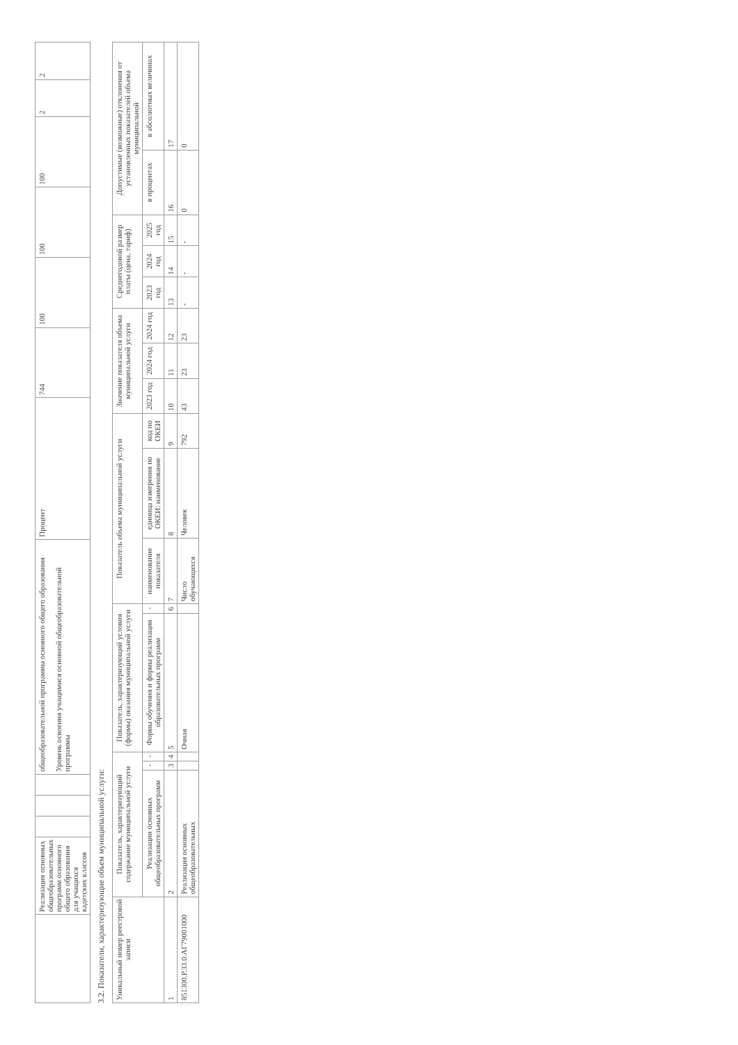| | Реализация основных общеобразовательных программ основного общего образования для учащихся кадетских классов | | | | общеобразовательной программы основного общего образования Уровень освоения учащимися основной общеобразовательной программы | Процент | 744 | 100 | 100 | 100 | 2 | 2 |
3.2. Показатели, характеризующие объем муниципальной услуги:
| Уникальный номер реестровой записи | Показатель, характеризующий содержание муниципальной услуги | | | Показатель, характеризующий условия (формы) оказания муниципальной услуги | | Показатель объема муниципальной услуги | | | Значение показателя объема муниципальной услуги | | | Среднегодовой размер платы (цена, тариф) | | | Допустимые (возможные) отклонения от установленных показателей объема муниципальной | |
| --- | --- | --- | --- | --- | --- | --- | --- | --- | --- | --- | --- | --- | --- | --- | --- | --- |
| | Реализации основных общеобразовательных программ | - | - | Формы обучения и формы реализации образовательных программ | - | наименование показателя | единица измерения по ОКЕИ: наименование | код по ОКЕИ | 2023 год | 2024 год | 2024 год | 2023 год | 2024 год | 2025 год | в процентах | в абсолютных величинах |
| 1 | 2 | 3 | 4 | 5 | 6 | 7 | 8 | 9 | 10 | 11 | 12 | 13 | 14 | 15 | 16 | 17 |
| 851300.Р.33.0.АГ79001000 | Реализация основных общеобразовательных | | | Очная | | Число обучающихся | Человек | 792 | 43 | 23 | 23 | - | - | - | 0 | 0 |